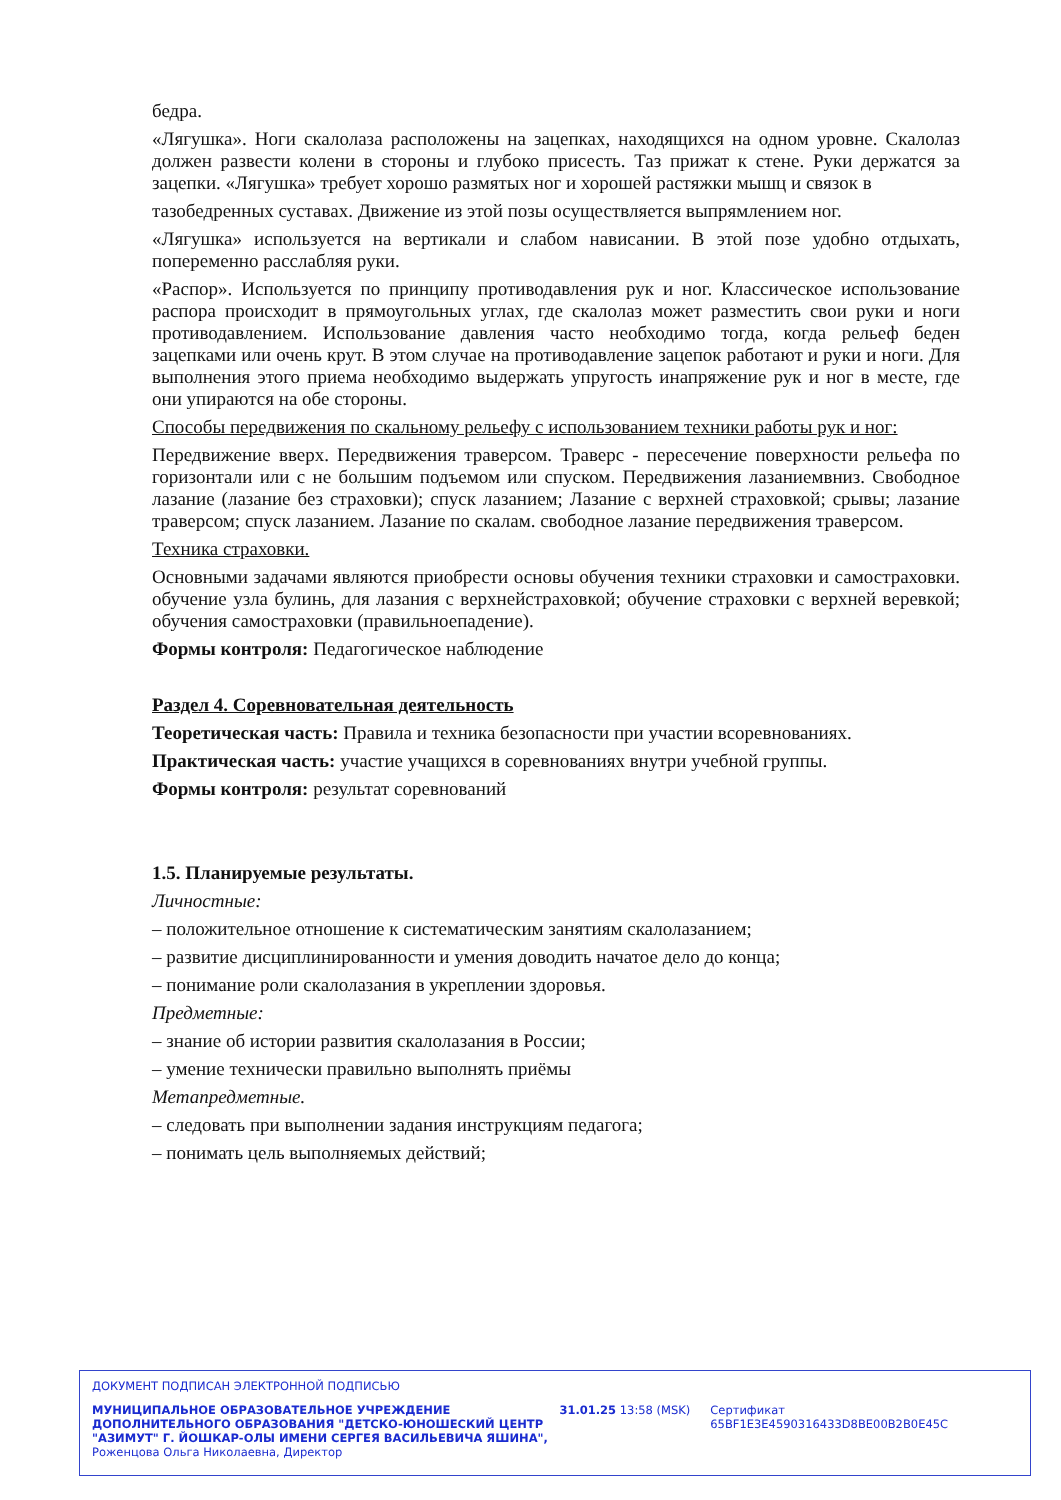бедра.
«Лягушка». Ноги скалолаза расположены на зацепках, находящихся на одном уровне. Скалолаз должен развести колени в стороны и глубоко присесть. Таз прижат к стене. Руки держатся за зацепки. «Лягушка» требует хорошо размятых ног и хорошей растяжки мышц и связок в
тазобедренных суставах. Движение из этой позы осуществляется выпрямлением ног.
«Лягушка» используется на вертикали и слабом нависании. В этой позе удобно отдыхать, попеременно расслабляя руки.
«Распор». Используется по принципу противодавления рук и ног. Классическое использование распора происходит в прямоугольных углах, где скалолаз может разместить свои руки и ноги противодавлением. Использование давления часто необходимо тогда, когда рельеф беден зацепками или очень крут. В этом случае на противодавление зацепок работают и руки и ноги. Для выполнения этого приема необходимо выдержать упругость инапряжение рук и ног в месте, где они упираются на обе стороны.
Способы передвижения по скальному рельефу с использованием техники работы рук и ног:
Передвижение вверх. Передвижения траверсом. Траверс - пересечение поверхности рельефа по горизонтали или с не большим подъемом или спуском. Передвижения лазаниемвниз. Свободное лазание (лазание без страховки); спуск лазанием; Лазание с верхней страховкой; срывы; лазание траверсом; спуск лазанием. Лазание по скалам. свободное лазание передвижения траверсом.
Техника страховки.
Основными задачами являются приобрести основы обучения техники страховки и самостраховки. обучение узла булинь, для лазания с верхнейстраховкой; обучение страховки с верхней веревкой; обучения самостраховки (правильноепадение).
Формы контроля: Педагогическое наблюдение
Раздел 4. Соревновательная деятельность
Теоретическая часть: Правила и техника безопасности при участии всоревнованиях.
Практическая часть: участие учащихся в соревнованиях внутри учебной группы.
Формы контроля: результат соревнований
1.5. Планируемые результаты.
Личностные:
– положительное отношение к систематическим занятиям скалолазанием;
– развитие дисциплинированности и умения доводить начатое дело до конца;
– понимание роли скалолазания в укреплении здоровья.
Предметные:
– знание об истории развития скалолазания в России;
– умение технически правильно выполнять приёмы
Метапредметные.
– следовать при выполнении задания инструкциям педагога;
– понимать цель выполняемых действий;
ДОКУМЕНТ ПОДПИСАН ЭЛЕКТРОННОЙ ПОДПИСЬЮ
МУНИЦИПАЛЬНОЕ ОБРАЗОВАТЕЛЬНОЕ УЧРЕЖДЕНИЕ ДОПОЛНИТЕЛЬНОГО ОБРАЗОВАНИЯ "ДЕТСКО-ЮНОШЕСКИЙ ЦЕНТР "АЗИМУТ" Г. ЙОШКАР-ОЛЫ ИМЕНИ СЕРГЕЯ ВАСИЛЬЕВИЧА ЯШИНА",
Роженцова Ольга Николаевна, Директор
31.01.25 13:58 (MSK) Сертификат 65BF1E3E4590316433D8BE00B2B0E45C